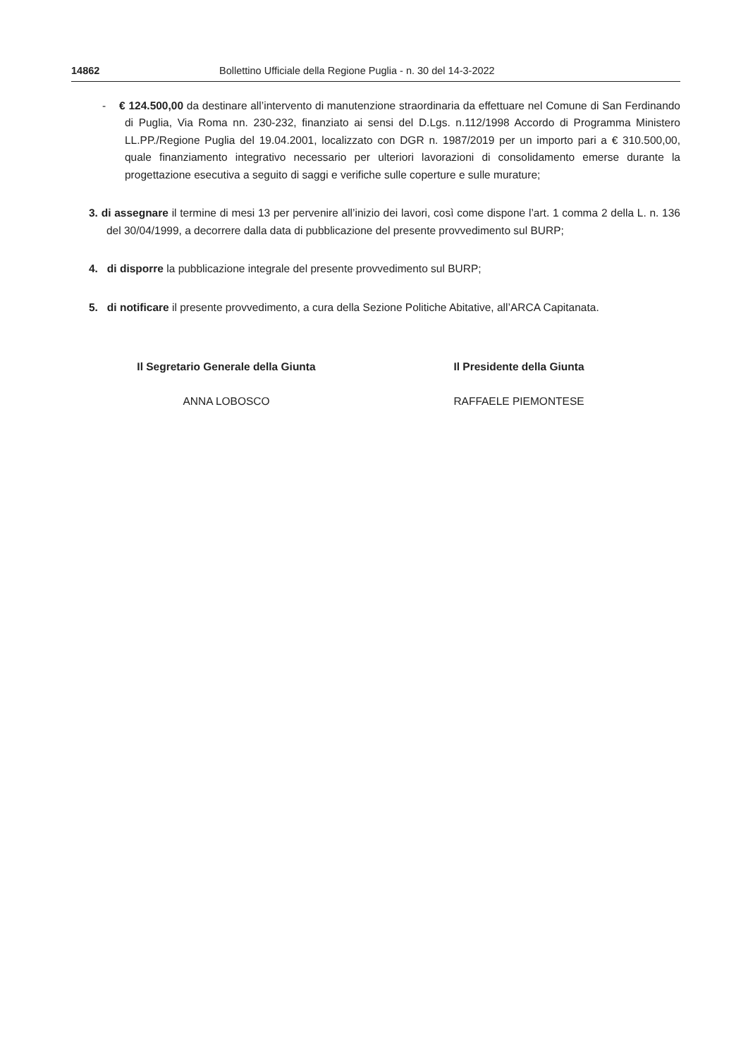14862 Bollettino Ufficiale della Regione Puglia - n. 30 del 14-3-2022
- € 124.500,00 da destinare all’intervento di manutenzione straordinaria da effettuare nel Comune di San Ferdinando di Puglia, Via Roma nn. 230-232, finanziato ai sensi del D.Lgs. n.112/1998 Accordo di Programma Ministero LL.PP./Regione Puglia del 19.04.2001, localizzato con DGR n. 1987/2019 per un importo pari a € 310.500,00, quale finanziamento integrativo necessario per ulteriori lavorazioni di consolidamento emerse durante la progettazione esecutiva a seguito di saggi e verifiche sulle coperture e sulle murature;
3. di assegnare il termine di mesi 13 per pervenire all’inizio dei lavori, così come dispone l’art. 1 comma 2 della L. n. 136 del 30/04/1999, a decorrere dalla data di pubblicazione del presente provvedimento sul BURP;
4. di disporre la pubblicazione integrale del presente provvedimento sul BURP;
5. di notificare il presente provvedimento, a cura della Sezione Politiche Abitative, all’ARCA Capitanata.
Il Segretario Generale della Giunta
ANNA LOBOSCO
Il Presidente della Giunta
RAFFAELE PIEMONTESE